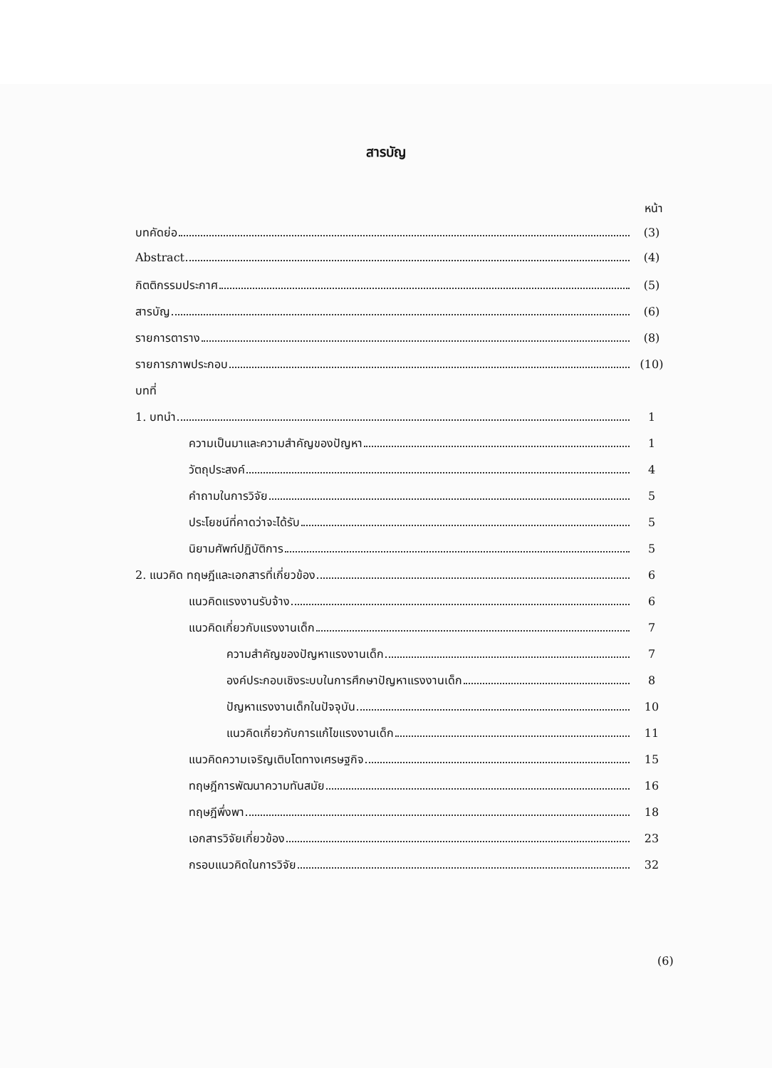สารบัญ
หน้า
บทคัดย่อ (3)
Abstract (4)
กิตติกรรมประกาศ (5)
สารบัญ (6)
รายการตาราง (8)
รายการภาพประกอบ (10)
บทที่
1. บทนำ 1
ความเป็นมาและความสำคัญของปัญหา 1
วัตถุประสงค์ 4
คำถามในการวิจัย 5
ประโยชน์ที่คาดว่าจะได้รับ 5
นิยามศัพท์ปฏิบัติการ 5
2. แนวคิด ทฤษฎีและเอกสารที่เกี่ยวข้อง 6
แนวคิดแรงงานรับจ้าง 6
แนวคิดเกี่ยวกับแรงงานเด็ก 7
ความสำคัญของปัญหาแรงงานเด็ก 7
องค์ประกอบเชิงระบบในการศึกษาปัญหาแรงงานเด็ก 8
ปัญหาแรงงานเด็กในปัจจุบัน 10
แนวคิดเกี่ยวกับการแก้ไขแรงงานเด็ก 11
แนวคิดความเจริญเติบโตทางเศรษฐกิจ 15
ทฤษฎีการพัฒนาความทันสมัย 16
ทฤษฎีพึ่งพา 18
เอกสารวิจัยเกี่ยวข้อง 23
กรอบแนวคิดในการวิจัย 32
(6)